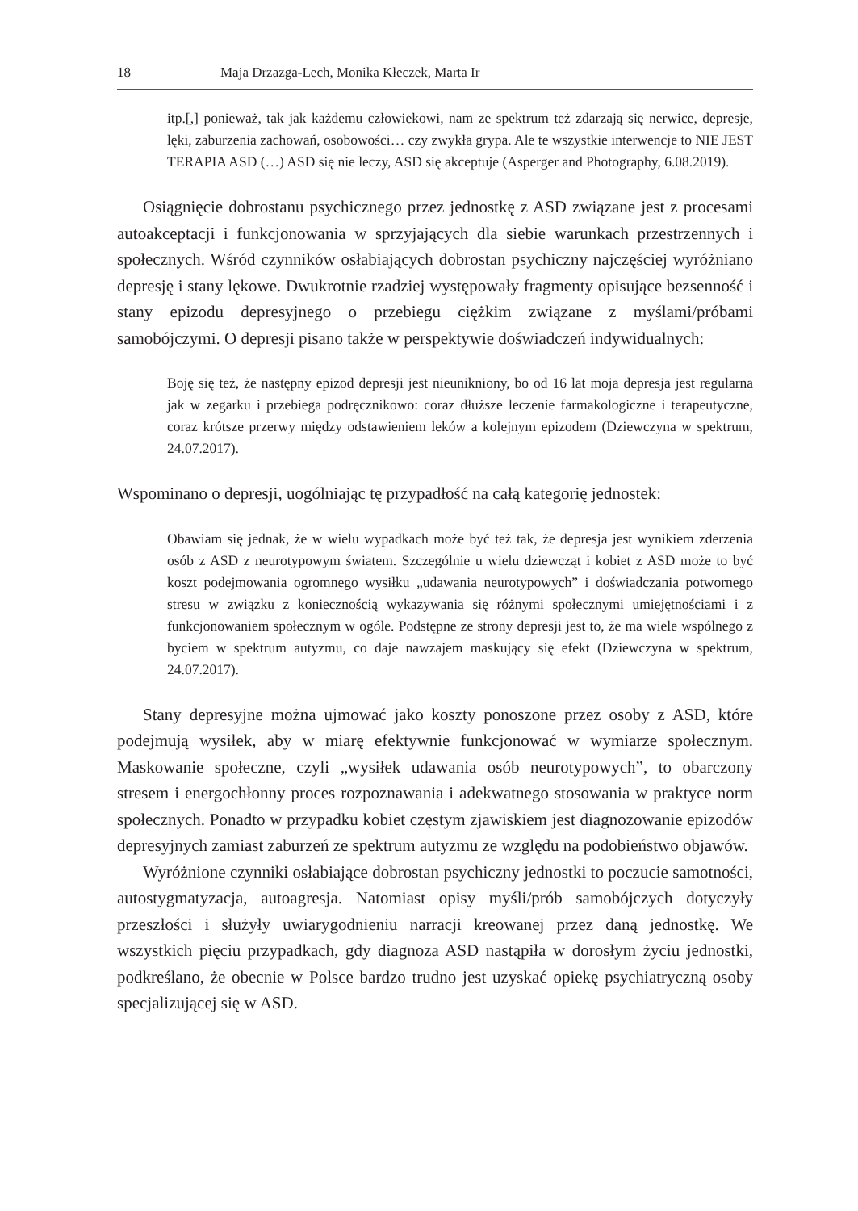18 Maja Drzazga-Lech, Monika Kłeczek, Marta Ir
itp.[,] ponieważ, tak jak każdemu człowiekowi, nam ze spektrum też zdarzają się nerwice, depresje, lęki, zaburzenia zachowań, osobowości… czy zwykła grypa. Ale te wszystkie interwencje to NIE JEST TERAPIA ASD (…) ASD się nie leczy, ASD się akceptuje (Asperger and Photography, 6.08.2019).
Osiągnięcie dobrostanu psychicznego przez jednostkę z ASD związane jest z procesami autoakceptacji i funkcjonowania w sprzyjających dla siebie warunkach przestrzennych i społecznych. Wśród czynników osłabiających dobrostan psychiczny najczęściej wyróżniano depresję i stany lękowe. Dwukrotnie rzadziej występowały fragmenty opisujące bezsenność i stany epizodu depresyjnego o przebiegu ciężkim związane z myślami/próbami samobójczymi. O depresji pisano także w perspektywie doświadczeń indywidualnych:
Boję się też, że następny epizod depresji jest nieunikniony, bo od 16 lat moja depresja jest regularna jak w zegarku i przebiega podręcznikowo: coraz dłuższe leczenie farmakologiczne i terapeutyczne, coraz krótsze przerwy między odstawieniem leków a kolejnym epizodem (Dziewczyna w spektrum, 24.07.2017).
Wspominano o depresji, uogólniając tę przypadłość na całą kategorię jednostek:
Obawiam się jednak, że w wielu wypadkach może być też tak, że depresja jest wynikiem zderzenia osób z ASD z neurotypowym światem. Szczególnie u wielu dziewcząt i kobiet z ASD może to być koszt podejmowania ogromnego wysiłku „udawania neurotypowych” i doświadczania potwornego stresu w związku z koniecznością wykazywania się różnymi społecznymi umiejętnościami i z funkcjonowaniem społecznym w ogóle. Podstępne ze strony depresji jest to, że ma wiele wspólnego z byciem w spektrum autyzmu, co daje nawzajem maskujący się efekt (Dziewczyna w spektrum, 24.07.2017).
Stany depresyjne można ujmować jako koszty ponoszone przez osoby z ASD, które podejmują wysiłek, aby w miarę efektywnie funkcjonować w wymiarze społecznym. Maskowanie społeczne, czyli „wysiłek udawania osób neurotypowych”, to obarczony stresem i energochłonny proces rozpoznawania i adekwatnego stosowania w praktyce norm społecznych. Ponadto w przypadku kobiet częstym zjawiskiem jest diagnozowanie epizodów depresyjnych zamiast zaburzeń ze spektrum autyzmu ze względu na podobieństwo objawów.
Wyróżnione czynniki osłabiające dobrostan psychiczny jednostki to poczucie samotności, autostygmatyzacja, autoagresja. Natomiast opisy myśli/prób samobójczych dotyczyły przeszłości i służyły uwiarygodnieniu narracji kreowanej przez daną jednostkę. We wszystkich pięciu przypadkach, gdy diagnoza ASD nastąpiła w dorosłym życiu jednostki, podkreślano, że obecnie w Polsce bardzo trudno jest uzyskać opiekę psychiatryczną osoby specjalizującej się w ASD.